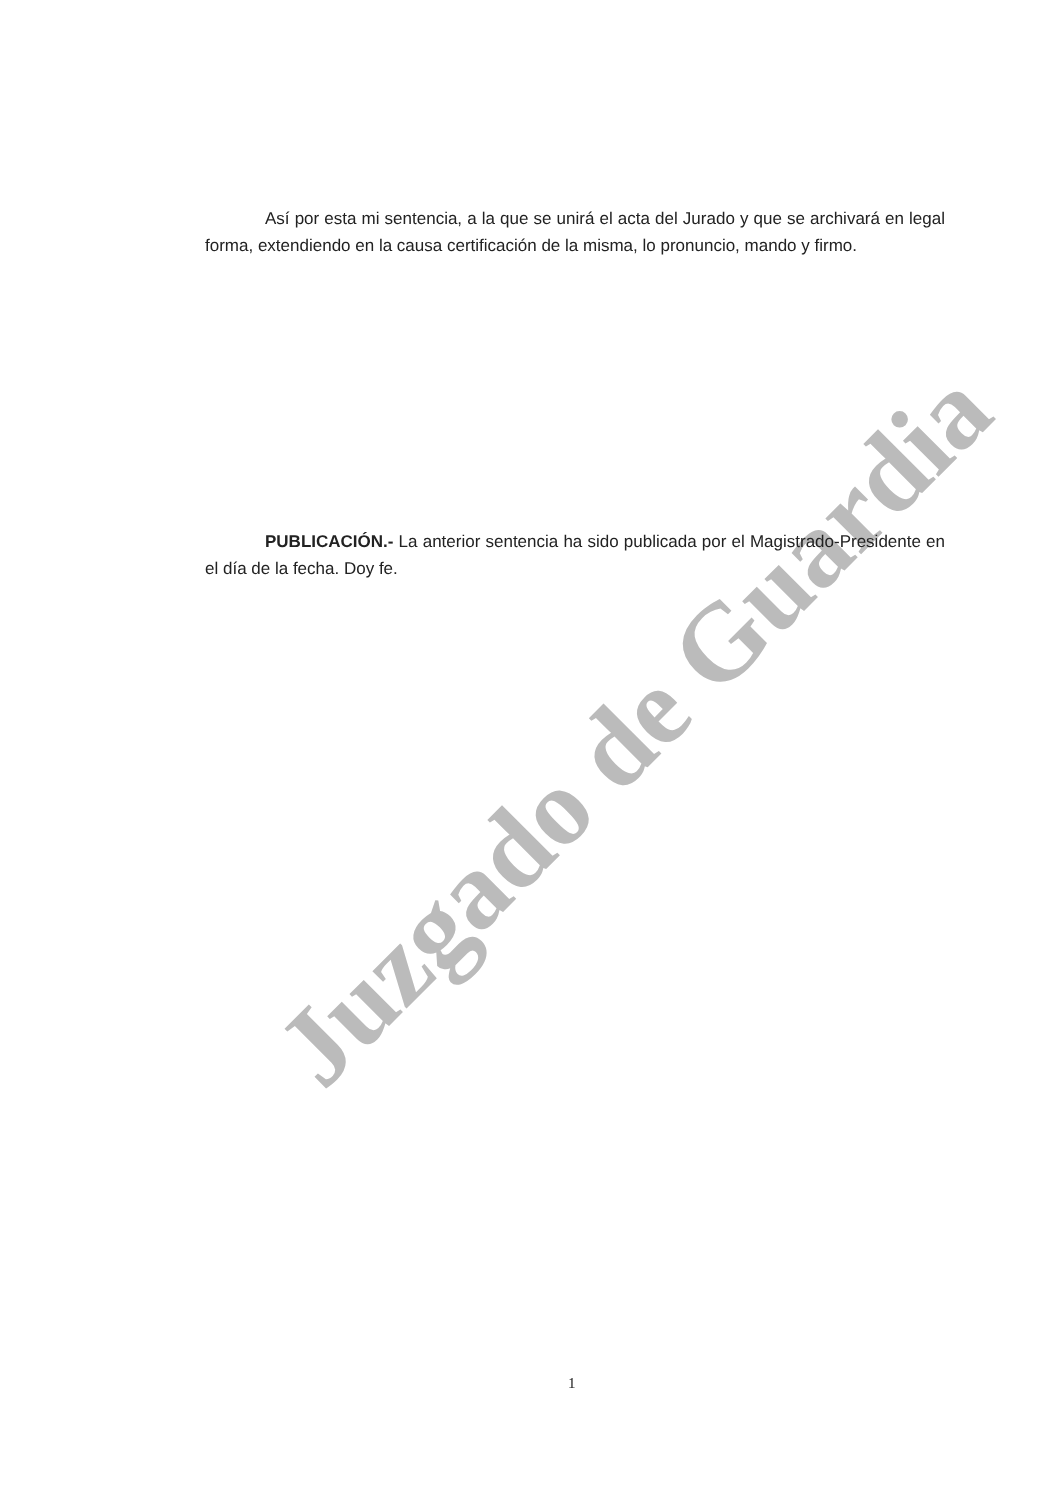Juzgado de Guardia
Así por esta mi sentencia, a la que se unirá el acta del Jurado y que se archivará en legal forma, extendiendo en la causa certificación de la misma, lo pronuncio, mando y firmo.
PUBLICACIÓN.- La anterior sentencia ha sido publicada por el Magistrado-Presidente en el día de la fecha. Doy fe.
1